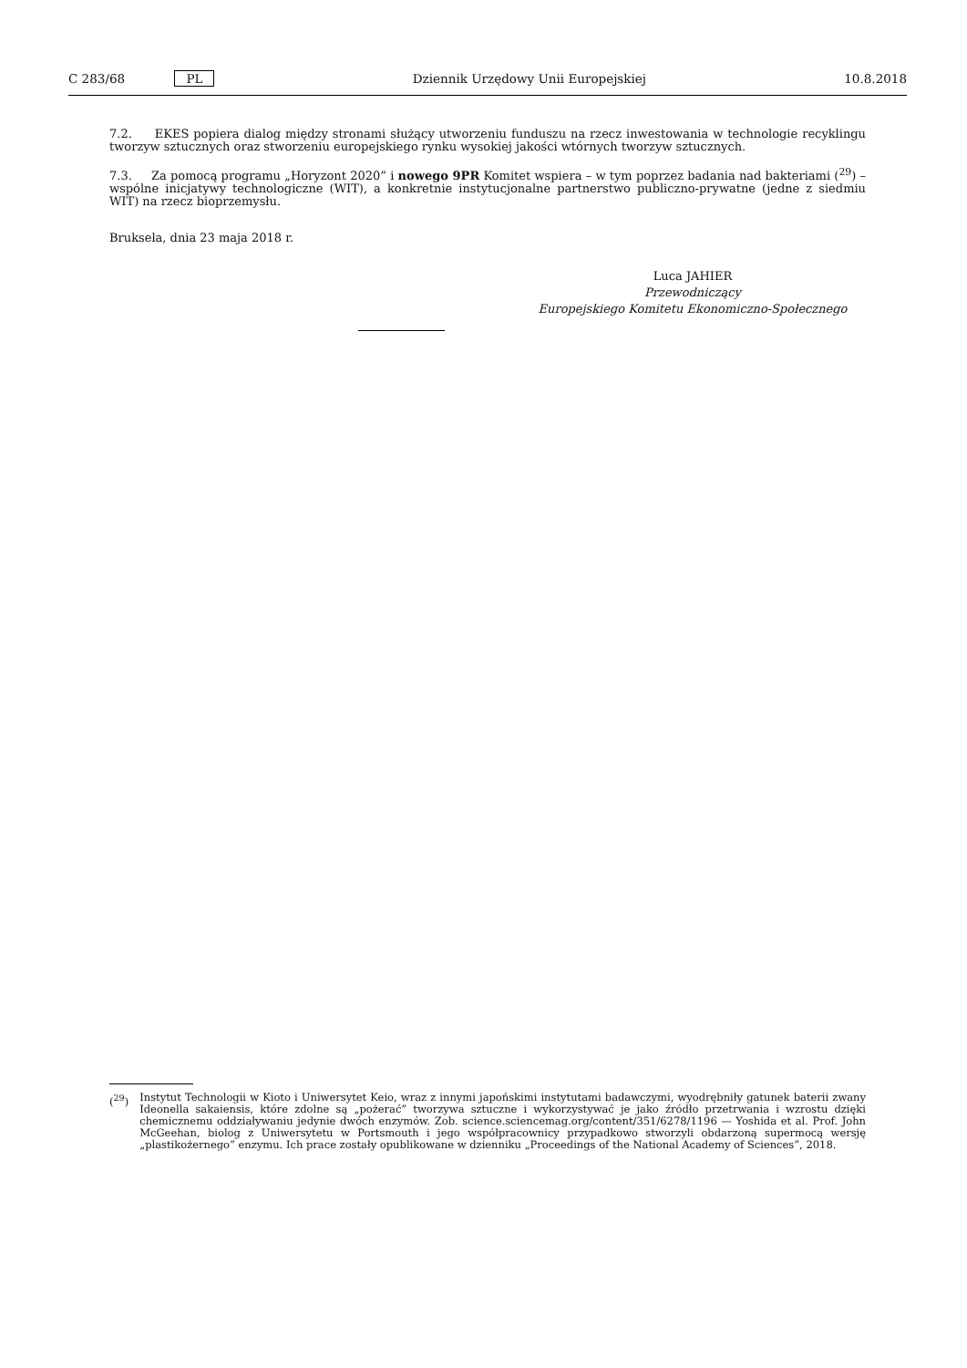C 283/68 PL Dziennik Urzędowy Unii Europejskiej 10.8.2018
7.2. EKES popiera dialog między stronami służący utworzeniu funduszu na rzecz inwestowania w technologie recyklingu tworzyw sztucznych oraz stworzeniu europejskiego rynku wysokiej jakości wtórnych tworzyw sztucznych.
7.3. Za pomocą programu „Horyzont 2020” i nowego 9PR Komitet wspiera – w tym poprzez badania nad bakteriami (<sup>29</sup>) – wspólne inicjatywy technologiczne (WIT), a konkretnie instytucjonalne partnerstwo publiczno-prywatne (jedne z siedmiu WIT) na rzecz bioprzemysłu.
Bruksela, dnia 23 maja 2018 r.
Luca JAHIER
Przewodniczący
Europejskiego Komitetu Ekonomiczno-Społecznego
(<sup>29</sup>) Instytut Technologii w Kioto i Uniwersytet Keio, wraz z innymi japońskimi instytutami badawczymi, wyodrębniły gatunek baterii zwany Ideonella sakaiensis, które zdolne są „pożerać” tworzywa sztuczne i wykorzystywać je jako źródło przetrwania i wzrostu dzięki chemicznemu oddziaływaniu jedynie dwóch enzymów. Zob. science.sciencemag.org/content/351/6278/1196 — Yoshida et al. Prof. John McGeehan, biolog z Uniwersytetu w Portsmouth i jego współpracownicy przypadkowo stworzyli obdarzoną supermocą wersję „plastikożernego” enzymu. Ich prace zostały opublikowane w dzienniku „Proceedings of the National Academy of Sciences”, 2018.